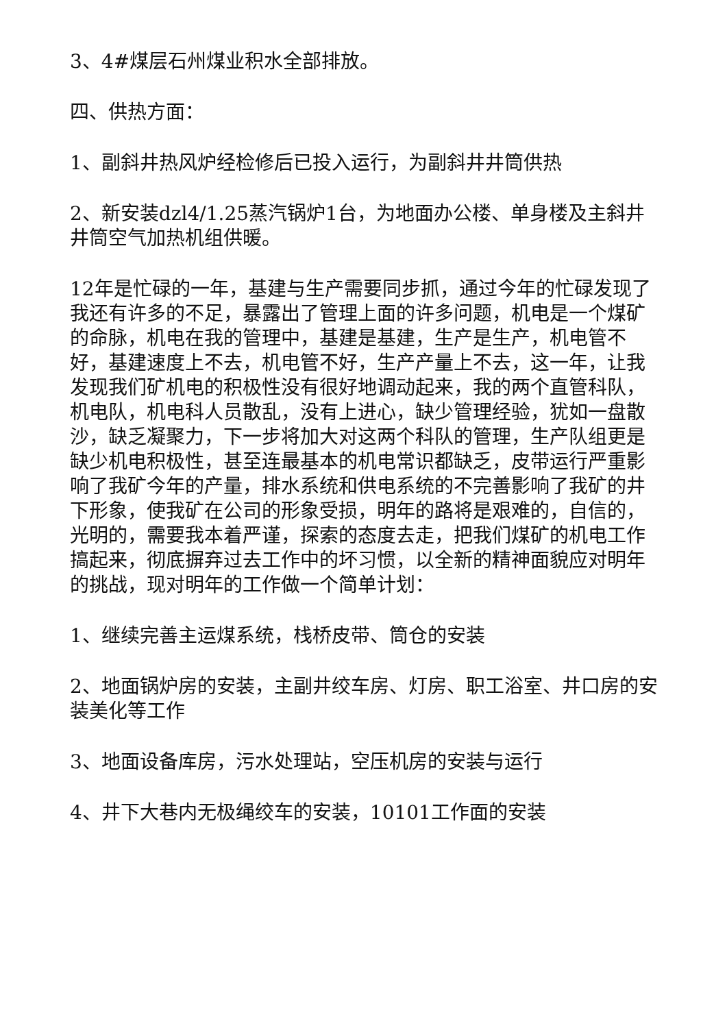3、4#煤层石州煤业积水全部排放。
四、供热方面：
1、副斜井热风炉经检修后已投入运行，为副斜井井筒供热
2、新安装dzl4/1.25蒸汽锅炉1台，为地面办公楼、单身楼及主斜井井筒空气加热机组供暖。
12年是忙碌的一年，基建与生产需要同步抓，通过今年的忙碌发现了我还有许多的不足，暴露出了管理上面的许多问题，机电是一个煤矿的命脉，机电在我的管理中，基建是基建，生产是生产，机电管不好，基建速度上不去，机电管不好，生产产量上不去，这一年，让我发现我们矿机电的积极性没有很好地调动起来，我的两个直管科队，机电队，机电科人员散乱，没有上进心，缺少管理经验，犹如一盘散沙，缺乏凝聚力，下一步将加大对这两个科队的管理，生产队组更是缺少机电积极性，甚至连最基本的机电常识都缺乏，皮带运行严重影响了我矿今年的产量，排水系统和供电系统的不完善影响了我矿的井下形象，使我矿在公司的形象受损，明年的路将是艰难的，自信的，光明的，需要我本着严谨，探索的态度去走，把我们煤矿的机电工作搞起来，彻底摒弃过去工作中的坏习惯，以全新的精神面貌应对明年的挑战，现对明年的工作做一个简单计划：
1、继续完善主运煤系统，栈桥皮带、筒仓的安装
2、地面锅炉房的安装，主副井绞车房、灯房、职工浴室、井口房的安装美化等工作
3、地面设备库房，污水处理站，空压机房的安装与运行
4、井下大巷内无极绳绞车的安装，10101工作面的安装